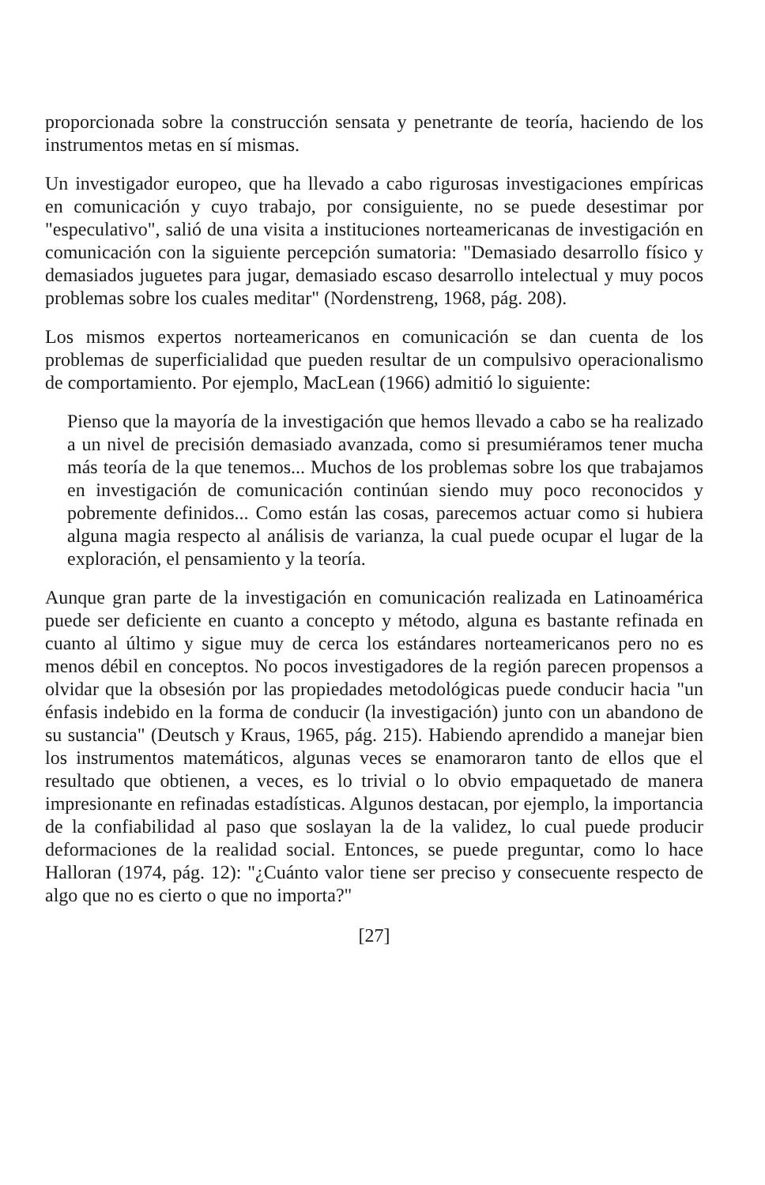proporcionada sobre la construcción sensata y penetrante de teoría, haciendo de los instrumentos metas en sí mismas.
Un investigador europeo, que ha llevado a cabo rigurosas investigaciones empíricas en comunicación y cuyo trabajo, por consiguiente, no se puede desestimar por "especulativo", salió de una visita a instituciones norteamericanas de investigación en comunicación con la siguiente percepción sumatoria: "Demasiado desarrollo físico y demasiados juguetes para jugar, demasiado escaso desarrollo intelectual y muy pocos problemas sobre los cuales meditar" (Nordenstreng, 1968, pág. 208).
Los mismos expertos norteamericanos en comunicación se dan cuenta de los problemas de superficialidad que pueden resultar de un compulsivo operacionalismo de comportamiento. Por ejemplo, MacLean (1966) admitió lo siguiente:
Pienso que la mayoría de la investigación que hemos llevado a cabo se ha realizado a un nivel de precisión demasiado avanzada, como si presumiéramos tener mucha más teoría de la que tenemos... Muchos de los problemas sobre los que trabajamos en investigación de comunicación continúan siendo muy poco reconocidos y pobremente definidos... Como están las cosas, parecemos actuar como si hubiera alguna magia respecto al análisis de varianza, la cual puede ocupar el lugar de la exploración, el pensamiento y la teoría.
Aunque gran parte de la investigación en comunicación realizada en Latinoamérica puede ser deficiente en cuanto a concepto y método, alguna es bastante refinada en cuanto al último y sigue muy de cerca los estándares norteamericanos pero no es menos débil en conceptos. No pocos investigadores de la región parecen propensos a olvidar que la obsesión por las propiedades metodológicas puede conducir hacia "un énfasis indebido en la forma de conducir (la investigación) junto con un abandono de su sustancia" (Deutsch y Kraus, 1965, pág. 215). Habiendo aprendido a manejar bien los instrumentos matemáticos, algunas veces se enamoraron tanto de ellos que el resultado que obtienen, a veces, es lo trivial o lo obvio empaquetado de manera impresionante en refinadas estadísticas. Algunos destacan, por ejemplo, la importancia de la confiabilidad al paso que soslayan la de la validez, lo cual puede producir deformaciones de la realidad social. Entonces, se puede preguntar, como lo hace Halloran (1974, pág. 12): "¿Cuánto valor tiene ser preciso y consecuente respecto de algo que no es cierto o que no importa?"
[27]